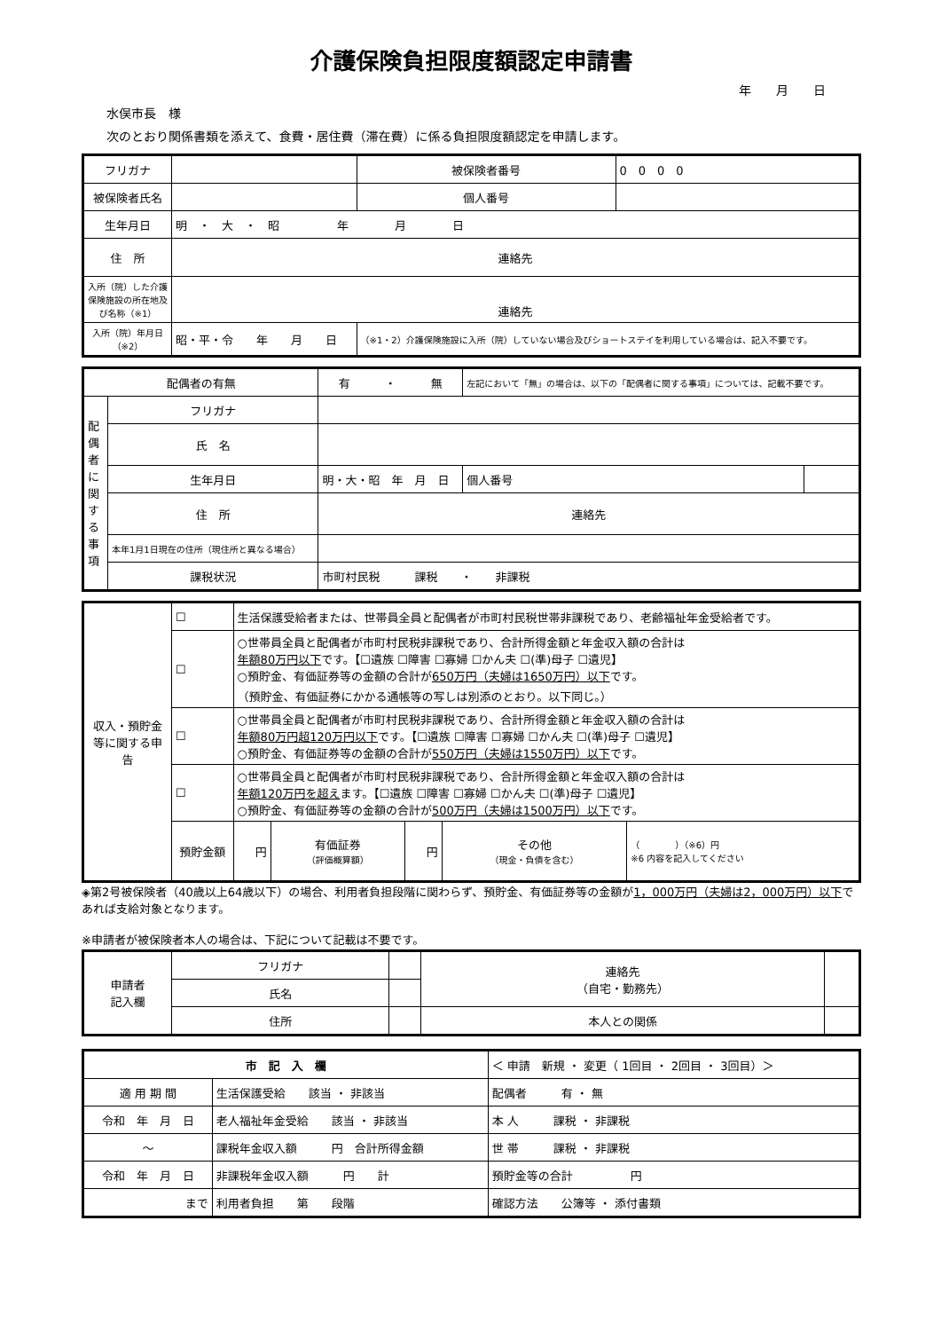介護保険負担限度額認定申請書
年　　月　　日
水俣市長　様
次のとおり関係書類を添えて、食費・居住費（滞在費）に係る負担限度額認定を申請します。
| フリガナ | | 被保険者番号 | 0 0 0 0 |
| 被保険者氏名 | | 個人番号 | |
| 生年月日 | 明 ・ 大 ・ 昭 年 月 日 | | |
| 住 所 | 連絡先 | | |
| 入所（院）した介護保険施設の所在地及び名称（※1） | 連絡先 | | |
| 入所（院）年月日（※2） | 昭・平・令 年 月 日 | （※1・2）介護保険施設に入所（院）していない場合及びショートステイを利用している場合は、記入不要です。 | |
| 配偶者の有無 | | 有 ・ 無 | 左記において「無」の場合は、以下の「配偶者に関する事項」については、記載不要です。 | |
| 配偶者に関する事項 | フリガナ | | | |
| | 氏 名 | | | |
| | 生年月日 | 明・大・昭 年 月 日 | 個人番号 | |
| | 住 所 | 連絡先 | | |
| | 本年1月1日現在の住所（現住所と異なる場合） | | | |
| | 課税状況 | 市町村民税 課税 ・ 非課税 | | |
| 収入・預貯金等に関する申告 | ☐ | 生活保護受給者または、世帯員全員と配偶者が市町村民税世帯非課税であり、老齢福祉年金受給者です。 | | | | | |
| | ☐ | ○世帯員全員と配偶者が市町村民税非課税であり、合計所得金額と年金収入額の合計は 年額80万円以下 です。【☐遺族 ☐障害 ☐寡婦 ☐かん夫 ☐(準)母子 ☐遺児】 ○預貯金、有価証券等の金額の合計が 650万円（夫婦は1650万円）以下 です。 （預貯金、有価証券にかかる通帳等の写しは別添のとおり。以下同じ。） | | | | | |
| | ☐ | ○世帯員全員と配偶者が市町村民税非課税であり、合計所得金額と年金収入額の合計は 年額80万円超120万円以下 です。【☐遺族 ☐障害 ☐寡婦 ☐かん夫 ☐(準)母子 ☐遺児】 ○預貯金、有価証券等の金額の合計が 550万円（夫婦は1550万円）以下 です。 | | | | | |
| | ☐ | ○世帯員全員と配偶者が市町村民税非課税であり、合計所得金額と年金収入額の合計は 年額120万円を超え ます。【☐遺族 ☐障害 ☐寡婦 ☐かん夫 ☐(準)母子 ☐遺児】 ○預貯金、有価証券等の金額の合計が 500万円（夫婦は1500万円）以下 です。 | | | | | |
| | 預貯金額 | | 円 | 有価証券 （評価概算額） | 円 | その他 （現金・負債を含む） | （ ）（※6）円 ※6 内容を記入してください |
◈第2号被保険者（40歳以上64歳以下）の場合、利用者負担段階に関わらず、預貯金、有価証券等の金額が1，000万円（夫婦は2，000万円）以下であれば支給対象となります。
※申請者が被保険者本人の場合は、下記について記載は不要です。
| 申請者 記入欄 | フリガナ | | 連絡先 （自宅・勤務先） | |
| | 氏名 | | | |
| | 住所 | | 本人との関係 | |
| 市 記 入 欄 | | ＜ 申請 新規 ・ 変更（ 1回目 ・ 2回目 ・ 3回目）＞ |
| 適 用 期 間 | 生活保護受給 該当 ・ 非該当 | 配偶者 有 ・ 無 |
| 令和 年 月 日 | 老人福祉年金受給 該当 ・ 非該当 | 本 人 課税 ・ 非課税 |
| ～ | 課税年金収入額 円 合計所得金額 | 世 帯 課税 ・ 非課税 |
| 令和 年 月 日 | 非課税年金収入額 円 計 | 預貯金等の合計 円 |
| まで | 利用者負担 第 段階 | 確認方法 公簿等 ・ 添付書類 |